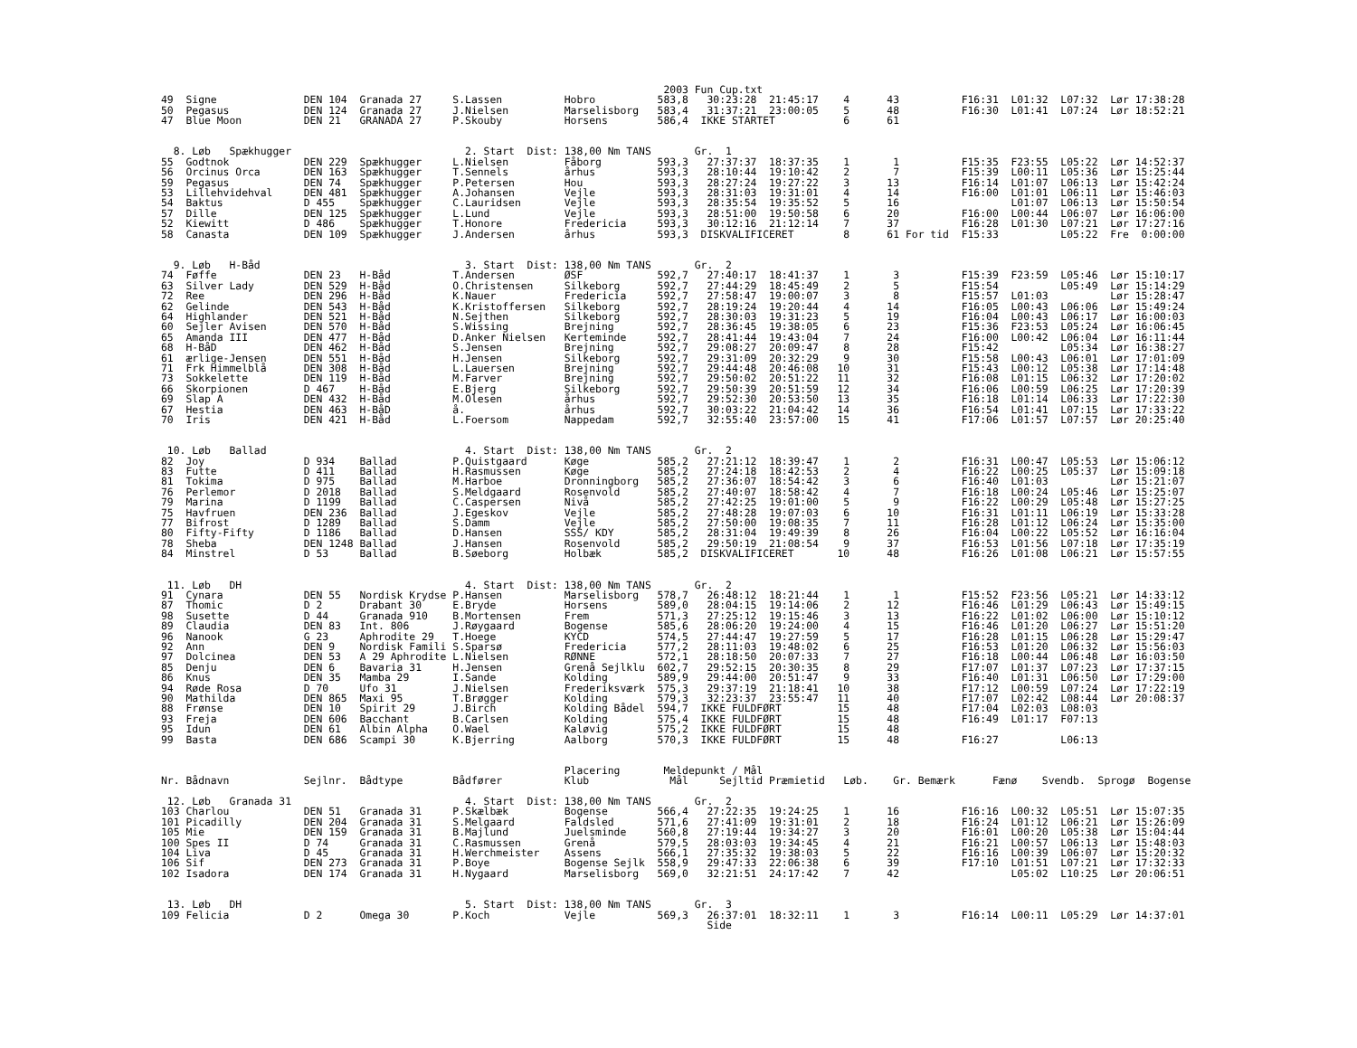2003 Fun Cup.txt
49  Signe              DEN 104  Granada 27     S.Lassen          Hobro          583,8   30:23:28  21:45:17    4      43          F16:31  L01:32  L07:32  Lør 17:38:28
50  Pegasus            DEN 124  Granada 27     J.Nielsen         Marselisborg   583,4   31:37:21  23:00:05    5      48          F16:30  L01:41  L07:24  Lør 18:52:21
47  Blue Moon          DEN 21   GRANADA 27     P.Skouby          Horsens        586,4  IKKE STARTET           6      61


  8. Løb   Spækhugger                            2. Start  Dist: 138,00 Nm TANS       Gr.  1
55  Godtnok            DEN 229  Spækhugger     L.Nielsen         Fåborg         593,3   27:37:37  18:37:35    1       1          F15:35  F23:55  L05:22  Lør 14:52:37
56  Orcinus Orca       DEN 163  Spækhugger     T.Sennels         århus          593,3   28:10:44  19:10:42    2       7          F15:39  L00:11  L05:36  Lør 15:25:44
59  Pegasus            DEN 74   Spækhugger     P.Petersen        Hou            593,3   28:27:24  19:27:22    3      13          F16:14  L01:07  L06:13  Lør 15:42:24
53  Lillehvidehval     DEN 481  Spækhugger     A.Johansen        Vejle          593,3   28:31:03  19:31:01    4      14          F16:00  L01:01  L06:11  Lør 15:46:03
54  Baktus             D 455    Spækhugger     C.Lauridsen       Vejle          593,3   28:35:54  19:35:52    5      16                  L01:07  L06:13  Lør 15:50:54
57  Dille              DEN 125  Spækhugger     L.Lund            Vejle          593,3   28:51:00  19:50:58    6      20          F16:00  L00:44  L06:07  Lør 16:06:00
52  Kiewitt            D 486    Spækhugger     T.Honore          Fredericia     593,3   30:12:16  21:12:14    7      37          F16:28  L01:30  L07:21  Lør 17:27:16
58  Canasta            DEN 109  Spækhugger     J.Andersen        århus          593,3  DISKVALIFICERET        8      61 For tid  F15:33          L05:22  Fre  0:00:00


  9. Løb   H-Båd                                 3. Start  Dist: 138,00 Nm TANS       Gr.  2
74  Føffe              DEN 23   H-Båd          T.Andersen        ØSF            592,7   27:40:17  18:41:37    1       3          F15:39  F23:59  L05:46  Lør 15:10:17
63  Silver Lady        DEN 529  H-Båd          O.Christensen     Silkeborg      592,7   27:44:29  18:45:49    2       5          F15:54          L05:49  Lør 15:14:29
72  Ree                DEN 296  H-Båd          K.Nauer           Fredericia     592,7   27:58:47  19:00:07    3       8          F15:57  L01:03          Lør 15:28:47
62  Gelinde            DEN 543  H-Båd          K.Kristoffersen   Silkeborg      592,7   28:19:24  19:20:44    4      14          F16:05  L00:43  L06:06  Lør 15:49:24
64  Highlander         DEN 521  H-Båd          N.Sejthen         Silkeborg      592,7   28:30:03  19:31:23    5      19          F16:04  L00:43  L06:17  Lør 16:00:03
60  Sejler Avisen      DEN 570  H-Båd          S.Wissing         Brejning       592,7   28:36:45  19:38:05    6      23          F15:36  F23:53  L05:24  Lør 16:06:45
65  Amanda III         DEN 477  H-Båd          D.Anker Nielsen   Kerteminde     592,7   28:41:44  19:43:04    7      24          F16:00  L00:42  L06:04  Lør 16:11:44
68  H-BåD              DEN 462  H-Båd          S.Jensen          Brejning       592,7   29:08:27  20:09:47    8      28          F15:42          L05:34  Lør 16:38:27
61  ærlige-Jensen      DEN 551  H-Båd          H.Jensen          Silkeborg      592,7   29:31:09  20:32:29    9      30          F15:58  L00:43  L06:01  Lør 17:01:09
71  Frk Himmelblå      DEN 308  H-Båd          L.Lauersen        Brejning       592,7   29:44:48  20:46:08   10      31          F15:43  L00:12  L05:38  Lør 17:14:48
73  Sokkelette         DEN 119  H-Båd          M.Farver          Brejning       592,7   29:50:02  20:51:22   11      32          F16:08  L01:15  L06:32  Lør 17:20:02
66  Skorpionen         D 467    H-Båd          E.Bjerg           Silkeborg      592,7   29:50:39  20:51:59   12      34          F16:06  L00:59  L06:25  Lør 17:20:39
69  Slap A             DEN 432  H-Båd          M.Olesen          århus          592,7   29:52:30  20:53:50   13      35          F16:18  L01:14  L06:33  Lør 17:22:30
67  Hestia             DEN 463  H-BåD          å.                århus          592,7   30:03:22  21:04:42   14      36          F16:54  L01:41  L07:15  Lør 17:33:22
70  Iris               DEN 421  H-Båd          L.Foersom         Nappedam       592,7   32:55:40  23:57:00   15      41          F17:06  L01:57  L07:57  Lør 20:25:40


 10. Løb   Ballad                                4. Start  Dist: 138,00 Nm TANS       Gr.  2
82  Joy                D 934    Ballad         P.Quistgaard      Køge           585,2   27:21:12  18:39:47    1       2          F16:31  L00:47  L05:53  Lør 15:06:12
83  Futte              D 411    Ballad         H.Rasmussen       Køge           585,2   27:24:18  18:42:53    2       4          F16:22  L00:25  L05:37  Lør 15:09:18
81  Tokima             D 975    Ballad         M.Harboe          Dronningborg   585,2   27:36:07  18:54:42    3       6          F16:40  L01:03          Lør 15:21:07
76  Perlemor           D 2018   Ballad         S.Meldgaard       Rosenvold      585,2   27:40:07  18:58:42    4       7          F16:18  L00:24  L05:46  Lør 15:25:07
79  Marina             D 1199   Ballad         C.Caspersen       Nivå           585,2   27:42:25  19:01:00    5       9          F16:22  L00:29  L05:48  Lør 15:27:25
75  Havfruen           DEN 236  Ballad         J.Egeskov         Vejle          585,2   27:48:28  19:07:03    6      10          F16:31  L01:11  L06:19  Lør 15:33:28
77  Bifrost            D 1289   Ballad         S.Damm            Vejle          585,2   27:50:00  19:08:35    7      11          F16:28  L01:12  L06:24  Lør 15:35:00
80  Fifty-Fifty        D 1186   Ballad         D.Hansen          SSS/ KDY       585,2   28:31:04  19:49:39    8      26          F16:04  L00:22  L05:52  Lør 16:16:04
78  Sheba              DEN 1248 Ballad         J.Hansen          Rosenvold      585,2   29:50:19  21:08:54    9      37          F16:53  L01:56  L07:18  Lør 17:35:19
84  Minstrel           D 53     Ballad         B.Søeborg         Holbæk         585,2  DISKVALIFICERET       10      48          F16:26  L01:08  L06:21  Lør 15:57:55


 11. Løb   DH                                    4. Start  Dist: 138,00 Nm TANS       Gr.  2
91  Cynara             DEN 55   Nordisk Krydse P.Hansen          Marselisborg   578,7   26:48:12  18:21:44    1       1          F15:52  F23:56  L05:21  Lør 14:33:12
87  Thomic             D 2      Drabant 30     E.Bryde           Horsens        589,0   28:04:15  19:14:06    2      12          F16:46  L01:29  L06:43  Lør 15:49:15
98  Susette            D 44     Granada 910    B.Mortensen       Frem           571,3   27:25:12  19:15:46    3      13          F16:22  L01:02  L06:00  Lør 15:10:12
89  Claudia            DEN 83   Int. 806       J.Røygaard        Bogense        585,6   28:06:20  19:24:00    4      15          F16:46  L01:20  L06:27  Lør 15:51:20
96  Nanook             G 23     Aphrodite 29   T.Hoege           KYCD           574,5   27:44:47  19:27:59    5      17          F16:28  L01:15  L06:28  Lør 15:29:47
92  Ann                DEN 9    Nordisk Famili S.Sparsø          Fredericia     577,2   28:11:03  19:48:02    6      25          F16:53  L01:20  L06:32  Lør 15:56:03
97  Dolcinea           DEN 53   A 29 Aphrodite L.Nielsen         RØNNE          572,1   28:18:50  20:07:33    7      27          F16:18  L00:44  L06:48  Lør 16:03:50
85  Denju              DEN 6    Bavaria 31     H.Jensen          Grenå Sejlklu  602,7   29:52:15  20:30:35    8      29          F17:07  L01:37  L07:23  Lør 17:37:15
86  Knus               DEN 35   Mamba 29       I.Sande           Kolding        589,9   29:44:00  20:51:47    9      33          F16:40  L01:31  L06:50  Lør 17:29:00
94  Røde Rosa          D 70     Ufo 31         J.Nielsen         Frederiksværk  575,3   29:37:19  21:18:41   10      38          F17:12  L00:59  L07:24  Lør 17:22:19
90  Mathilda           DEN 865  Maxi 95        T.Brøgger         Kolding        579,3   32:23:37  23:55:47   11      40          F17:07  L02:42  L08:44  Lør 20:08:37
88  Frønse             DEN 10   Spirit 29      J.Birch           Kolding Bådel  594,7  IKKE FULDFØRT         15      48          F17:04  L02:03  L08:03
93  Freja              DEN 606  Bacchant       B.Carlsen         Kolding        575,4  IKKE FULDFØRT         15      48          F16:49  L01:17  F07:13
95  Idun               DEN 61   Albin Alpha    O.Wael            Kaløvig        575,2  IKKE FULDFØRT         15      48
99  Basta              DEN 686  Scampi 30      K.Bjerring        Aalborg        570,3  IKKE FULDFØRT         15      48          F16:27          L06:13


                                                                 Placering       Meldepunkt / Mål
Nr. Bådnavn            Sejlnr.  Bådtype        Bådfører          Klub             Mål     Sejltid Præmietid   Løb.    Gr. Bemærk      Fænø    Svendb.  Sprogø  Bogense

 12. Løb   Granada 31                            4. Start  Dist: 138,00 Nm TANS       Gr.  2
103 Charlou            DEN 51   Granada 31     P.Skælbæk         Bogense        566,4   27:22:35  19:24:25    1      16          F16:16  L00:32  L05:51  Lør 15:07:35
101 Picadilly          DEN 204  Granada 31     S.Melgaard        Faldsled       571,6   27:41:09  19:31:01    2      18          F16:24  L01:12  L06:21  Lør 15:26:09
105 Mie                DEN 159  Granada 31     B.Majlund         Juelsminde     560,8   27:19:44  19:34:27    3      20          F16:01  L00:20  L05:38  Lør 15:04:44
100 Spes II            D 74     Granada 31     C.Rasmussen       Grenå          579,5   28:03:03  19:34:45    4      21          F16:21  L00:57  L06:13  Lør 15:48:03
104 Liva               D 45     Granada 31     H.Werchmeister    Assens         566,1   27:35:32  19:38:03    5      22          F16:16  L00:39  L06:07  Lør 15:20:32
106 Sif                DEN 273  Granada 31     P.Boye            Bogense Sejlk  558,9   29:47:33  22:06:38    6      39          F17:10  L01:51  L07:21  Lør 17:32:33
102 Isadora            DEN 174  Granada 31     H.Nygaard         Marselisborg   569,0   32:21:51  24:17:42    7      42                  L05:02  L10:25  Lør 20:06:51


 13. Løb   DH                                    5. Start  Dist: 138,00 Nm TANS       Gr.  3
109 Felicia            D 2      Omega 30       P.Koch            Vejle          569,3   26:37:01  18:32:11    1       3          F16:14  L00:11  L05:29  Lør 14:37:01
                                                                                        Side